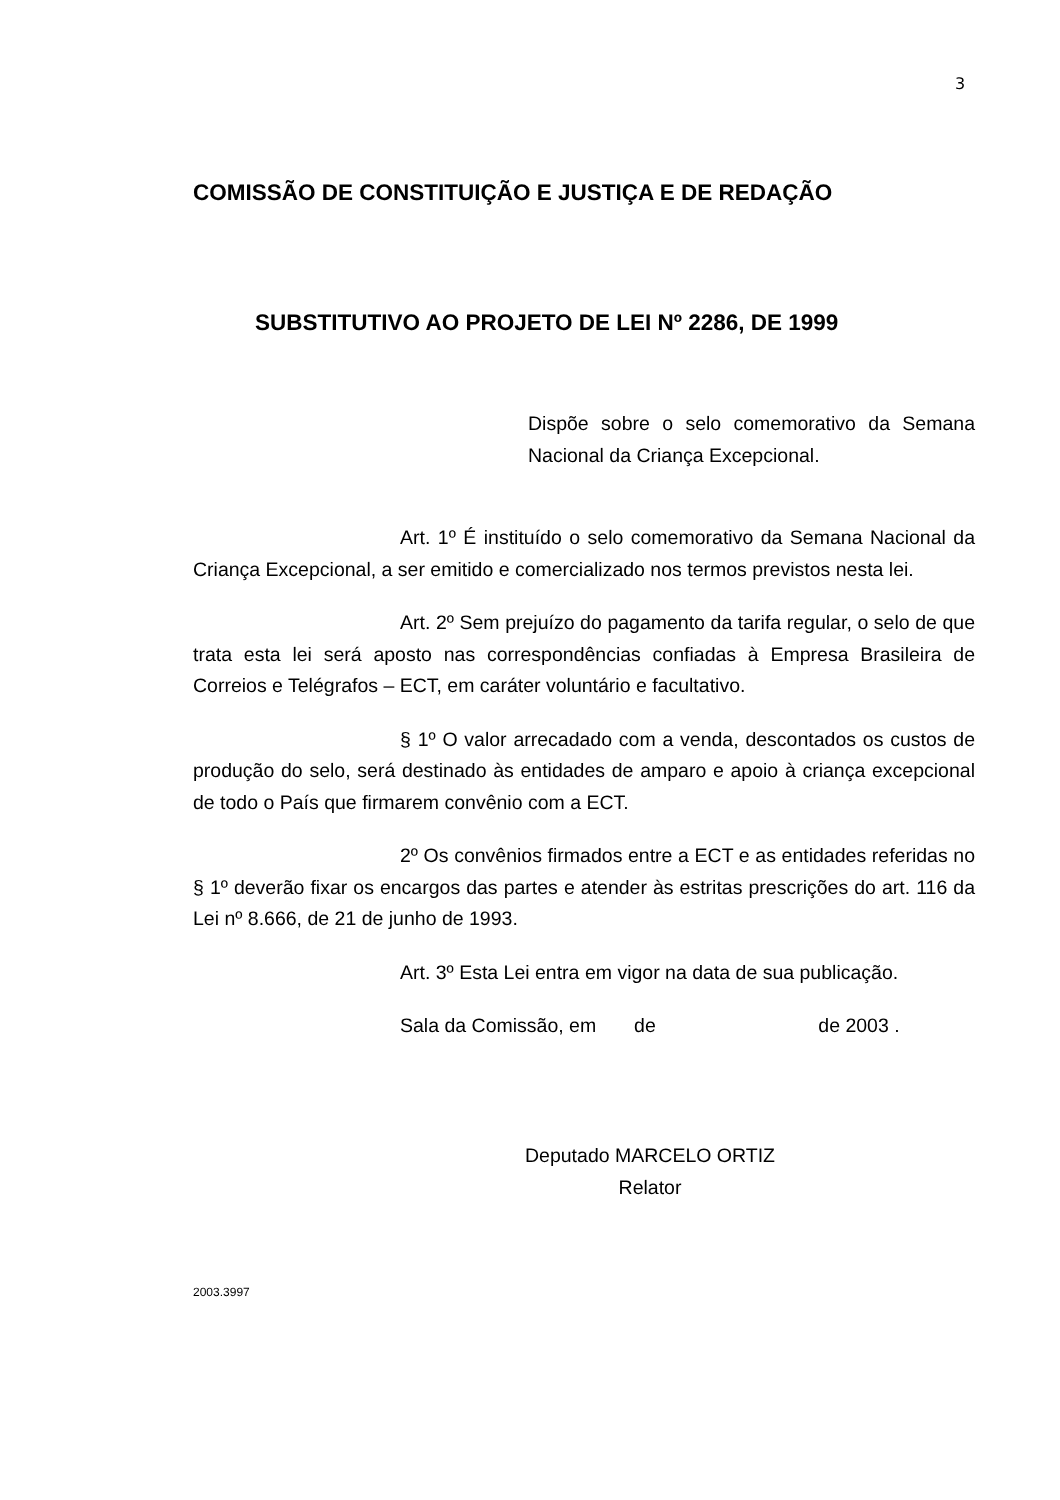3
COMISSÃO DE CONSTITUIÇÃO E JUSTIÇA E DE REDAÇÃO
SUBSTITUTIVO AO PROJETO DE LEI Nº 2286, DE 1999
Dispõe sobre o selo comemorativo da Semana Nacional da Criança Excepcional.
Art. 1º É instituído o selo comemorativo da Semana Nacional da Criança Excepcional, a ser emitido e comercializado nos termos previstos nesta lei.
Art. 2º Sem prejuízo do pagamento da tarifa regular, o selo de que trata esta lei será aposto nas correspondências confiadas à Empresa Brasileira de Correios e Telégrafos – ECT, em caráter voluntário e facultativo.
§ 1º O valor arrecadado com a venda, descontados os custos de produção do selo, será destinado às entidades de amparo e apoio à criança excepcional de todo o País que firmarem convênio com a ECT.
2º Os convênios firmados entre a ECT e as entidades referidas no § 1º deverão fixar os encargos das partes e atender às estritas prescrições do art. 116 da Lei nº 8.666, de 21 de junho de 1993.
Art. 3º Esta Lei entra em vigor na data de sua publicação.
Sala da Comissão, em de de 2003 .
Deputado MARCELO ORTIZ
Relator
2003.3997